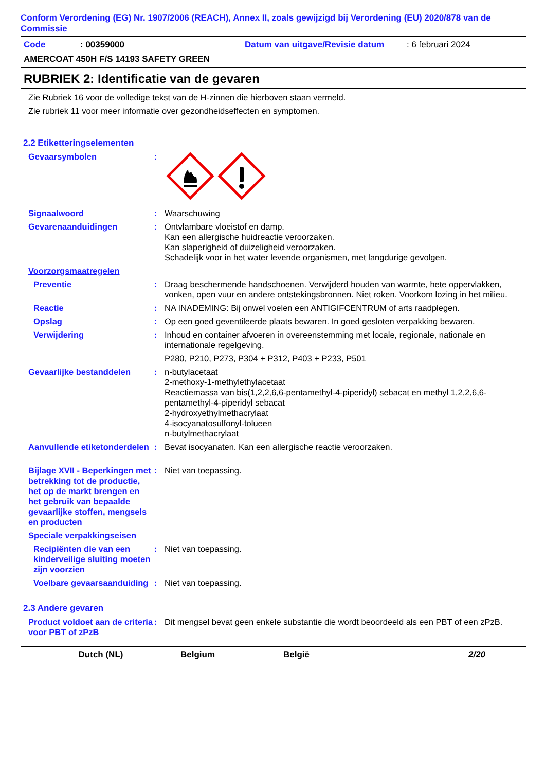Conform Verordening (EG) Nr. 1907/2006 (REACH), Annex II, zoals gewijzigd bij Verordening (EU) 2020/878 van de Commissie
Code: 00359000 Datum van uitgave/Revisie datum: 6 februari 2024
AMERCOAT 450H F/S 14193 SAFETY GREEN
RUBRIEK 2: Identificatie van de gevaren
Zie Rubriek 16 voor de volledige tekst van de H-zinnen die hierboven staan vermeld.
Zie rubriek 11 voor meer informatie over gezondheidseffecten en symptomen.
2.2 Etiketteringselementen
Gevaarsymbolen :
Signaalwoord : Waarschuwing
Gevarenaanduidingen : Ontvlambare vloeistof en damp.
Kan een allergische huidreactie veroorzaken.
Kan slaperigheid of duizeligheid veroorzaken.
Schadelijk voor in het water levende organismen, met langdurige gevolgen.
Voorzorgsmaatregelen
Preventie : Draag beschermende handschoenen. Verwijderd houden van warmte, hete oppervlakken, vonken, open vuur en andere ontstekingsbronnen. Niet roken. Voorkom lozing in het milieu.
Reactie : NA INADEMING: Bij onwel voelen een ANTIGIFCENTRUM of arts raadplegen.
Opslag : Op een goed geventileerde plaats bewaren. In goed gesloten verpakking bewaren.
Verwijdering : Inhoud en container afvoeren in overeenstemming met locale, regionale, nationale en internationale regelgeving.
P280, P210, P273, P304 + P312, P403 + P233, P501
Gevaarlijke bestanddelen : n-butylacetaat
2-methoxy-1-methylethylacetaat
Reactiemassa van bis(1,2,2,6,6-pentamethyl-4-piperidyl) sebacat en methyl 1,2,2,6,6-pentamethyl-4-piperidyl sebacat
2-hydroxyethylmethacrylaat
4-isocyanatosulfonyl-tolueen
n-butylmethacrylaat
Aanvullende etiketonderdelen
: Bevat isocyanaten. Kan een allergische reactie veroorzaken.
Bijlage XVII - Beperkingen met betrekking tot de productie, het op de markt brengen en het gebruik van bepaalde gevaarlijke stoffen, mengsels en producten
: Niet van toepassing.
Speciale verpakkingseisen
Recipiënten die van een kinderveilige sluiting moeten zijn voorzien
: Niet van toepassing.
Voelbare gevaarsaanduiding
: Niet van toepassing.
2.3 Andere gevaren
Product voldoet aan de criteria voor PBT of zPzB
: Dit mengsel bevat geen enkele substantie die wordt beoordeeld als een PBT of een zPzB.
Dutch (NL) Belgium België 2/20